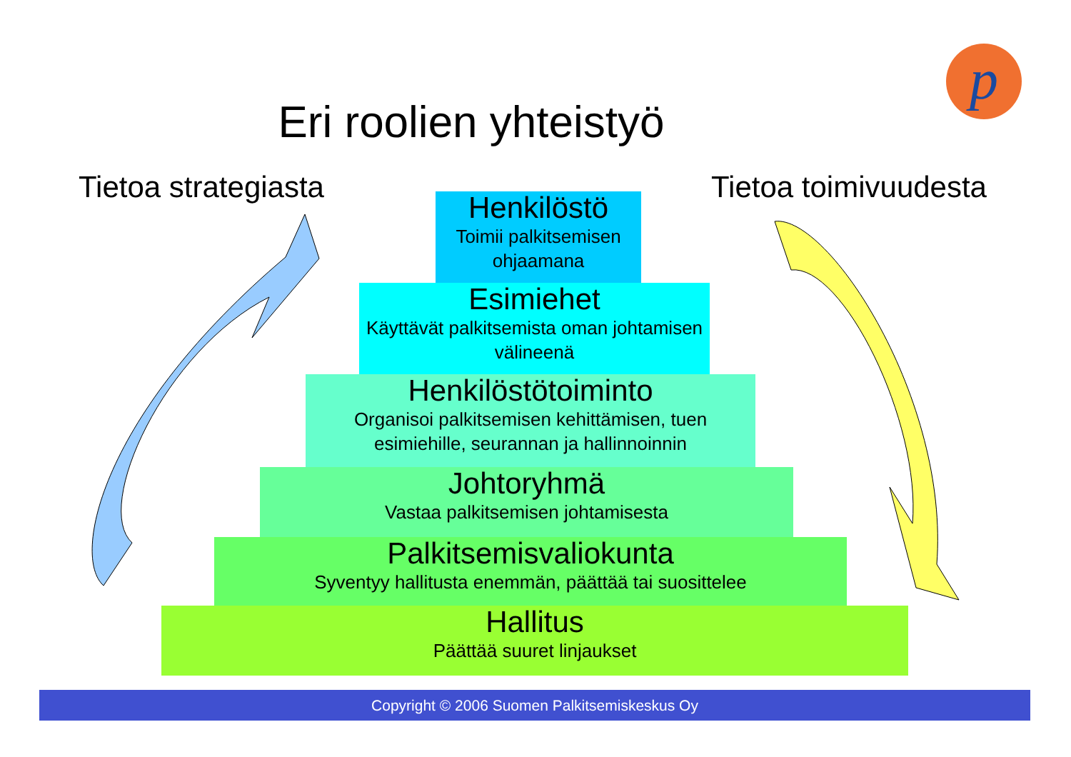p
Eri roolien yhteistyö
Tietoa strategiasta Tietoa toimivuudesta
Henkilöstö
Toimii palkitsemisen ohjaamana
Esimiehet
Käyttävät palkitsemista oman johtamisen välineenä
Henkilöstötoiminto
Organisoi palkitsemisen kehittämisen, tuen esimiehille, seurannan ja hallinnoinnin
Johtoryhmä
Vastaa palkitsemisen johtamisesta
Palkitsemisvaliokunta
Syventyy hallitusta enemmän, päättää tai suosittelee
Hallitus
Päättää suuret linjaukset
Copyright © 2006 Suomen Palkitsemiskeskus Oy